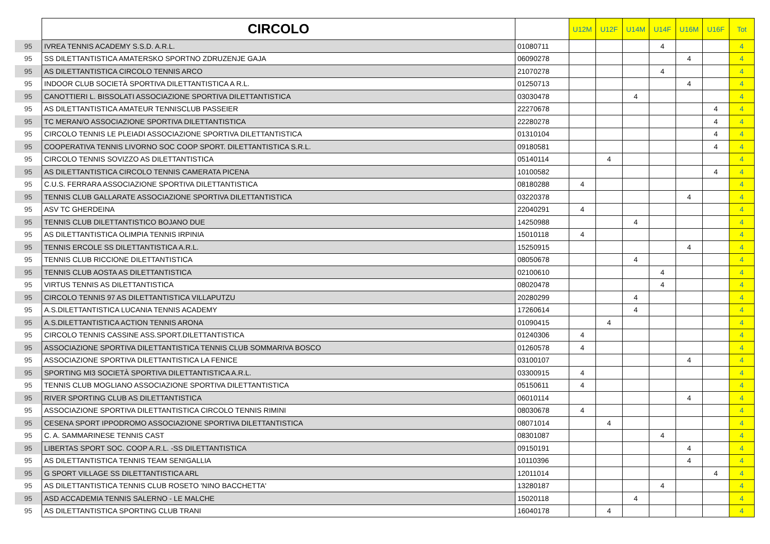| | CIRCOLO | | U12M | U12F | U14M | U14F | U16M | U16F | Tot |
| --- | --- | --- | --- | --- | --- | --- | --- | --- | --- |
| 95 | IVREA TENNIS ACADEMY S.S.D. A.R.L. | 01080711 | | | | 4 | | | 4 |
| 95 | SS DILETTANTISTICA AMATERSKO SPORTNO ZDRUZENJE GAJA | 06090278 | | | | | 4 | | 4 |
| 95 | AS DILETTANTISTICA CIRCOLO TENNIS ARCO | 21070278 | | | | 4 | | | 4 |
| 95 | INDOOR CLUB SOCIETÀ SPORTIVA DILETTANTISTICA A R.L. | 01250713 | | | | | 4 | | 4 |
| 95 | CANOTTIERI L. BISSOLATI ASSOCIAZIONE SPORTIVA DILETTANTISTICA | 03030478 | | | 4 | | | | 4 |
| 95 | AS DILETTANTISTICA AMATEUR TENNISCLUB PASSEIER | 22270678 | | | | | | 4 | 4 |
| 95 | TC MERAN/O ASSOCIAZIONE SPORTIVA DILETTANTISTICA | 22280278 | | | | | | 4 | 4 |
| 95 | CIRCOLO TENNIS LE PLEIADI ASSOCIAZIONE SPORTIVA DILETTANTISTICA | 01310104 | | | | | | 4 | 4 |
| 95 | COOPERATIVA TENNIS LIVORNO SOC COOP SPORT. DILETTANTISTICA S.R.L. | 09180581 | | | | | | 4 | 4 |
| 95 | CIRCOLO TENNIS SOVIZZO AS DILETTANTISTICA | 05140114 | | 4 | | | | | 4 |
| 95 | AS DILETTANTISTICA CIRCOLO TENNIS CAMERATA PICENA | 10100582 | | | | | | 4 | 4 |
| 95 | C.U.S. FERRARA ASSOCIAZIONE SPORTIVA DILETTANTISTICA | 08180288 | 4 | | | | | | 4 |
| 95 | TENNIS CLUB GALLARATE ASSOCIAZIONE SPORTIVA DILETTANTISTICA | 03220378 | | | | | 4 | | 4 |
| 95 | ASV TC GHERDEINA | 22040291 | 4 | | | | | | 4 |
| 95 | TENNIS CLUB DILETTANTISTICO BOJANO DUE | 14250988 | | | 4 | | | | 4 |
| 95 | AS DILETTANTISTICA OLIMPIA TENNIS IRPINIA | 15010118 | 4 | | | | | | 4 |
| 95 | TENNIS ERCOLE SS DILETTANTISTICA A.R.L. | 15250915 | | | | | 4 | | 4 |
| 95 | TENNIS CLUB RICCIONE DILETTANTISTICA | 08050678 | | | 4 | | | | 4 |
| 95 | TENNIS CLUB AOSTA AS DILETTANTISTICA | 02100610 | | | | 4 | | | 4 |
| 95 | VIRTUS TENNIS AS DILETTANTISTICA | 08020478 | | | | 4 | | | 4 |
| 95 | CIRCOLO TENNIS 97 AS DILETTANTISTICA VILLAPUTZU | 20280299 | | | 4 | | | | 4 |
| 95 | A.S.DILETTANTISTICA LUCANIA TENNIS ACADEMY | 17260614 | | | 4 | | | | 4 |
| 95 | A.S.DILETTANTISTICA ACTION TENNIS ARONA | 01090415 | | 4 | | | | | 4 |
| 95 | CIRCOLO TENNIS CASSINE ASS.SPORT.DILETTANTISTICA | 01240306 | 4 | | | | | | 4 |
| 95 | ASSOCIAZIONE SPORTIVA DILETTANTISTICA TENNIS CLUB SOMMARIVA BOSCO | 01260578 | 4 | | | | | | 4 |
| 95 | ASSOCIAZIONE SPORTIVA DILETTANTISTICA LA FENICE | 03100107 | | | | | 4 | | 4 |
| 95 | SPORTING MI3 SOCIETÀ SPORTIVA DILETTANTISTICA A.R.L. | 03300915 | 4 | | | | | | 4 |
| 95 | TENNIS CLUB MOGLIANO ASSOCIAZIONE SPORTIVA DILETTANTISTICA | 05150611 | 4 | | | | | | 4 |
| 95 | RIVER SPORTING CLUB AS DILETTANTISTICA | 06010114 | | | | | 4 | | 4 |
| 95 | ASSOCIAZIONE SPORTIVA DILETTANTISTICA CIRCOLO TENNIS RIMINI | 08030678 | 4 | | | | | | 4 |
| 95 | CESENA SPORT IPPODROMO ASSOCIAZIONE SPORTIVA DILETTANTISTICA | 08071014 | | 4 | | | | | 4 |
| 95 | C. A. SAMMARINESE TENNIS CAST | 08301087 | | | | 4 | | | 4 |
| 95 | LIBERTAS SPORT SOC. COOP A.R.L. -SS DILETTANTISTICA | 09150191 | | | | | 4 | | 4 |
| 95 | AS DILETTANTISTICA TENNIS TEAM SENIGALLIA | 10110396 | | | | | 4 | | 4 |
| 95 | G SPORT VILLAGE SS DILETTANTISTICA ARL | 12011014 | | | | | | 4 | 4 |
| 95 | AS DILETTANTISTICA TENNIS CLUB ROSETO 'NINO BACCHETTA' | 13280187 | | | | 4 | | | 4 |
| 95 | ASD ACCADEMIA TENNIS SALERNO - LE MALCHE | 15020118 | | | 4 | | | | 4 |
| 95 | AS DILETTANTISTICA SPORTING CLUB TRANI | 16040178 | | 4 | | | | | 4 |